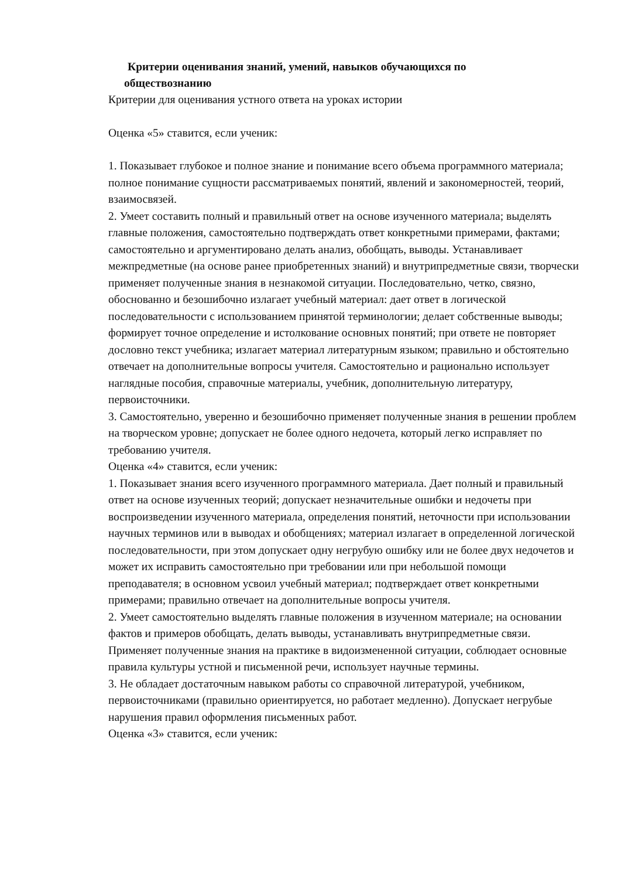Критерии оценивания знаний, умений, навыков обучающихся по
обществознанию
Критерии для оценивания устного ответа на уроках истории
Оценка «5» ставится, если ученик:
1. Показывает глубокое и полное знание и понимание всего объема программного материала; полное понимание сущности рассматриваемых понятий, явлений и закономерностей, теорий, взаимосвязей.
2. Умеет составить полный и правильный ответ на основе изученного материала; выделять главные положения, самостоятельно подтверждать ответ конкретными примерами, фактами; самостоятельно и аргументировано делать анализ, обобщать, выводы. Устанавливает межпредметные (на основе ранее приобретенных знаний) и внутрипредметные связи, творчески применяет полученные знания в незнакомой ситуации. Последовательно, четко, связно, обоснованно и безошибочно излагает учебный материал: дает ответ в логической последовательности с использованием принятой терминологии; делает собственные выводы; формирует точное определение и истолкование основных понятий; при ответе не повторяет дословно текст учебника; излагает материал литературным языком; правильно и обстоятельно отвечает на дополнительные вопросы учителя. Самостоятельно и рационально использует наглядные пособия, справочные материалы, учебник, дополнительную литературу, первоисточники.
3. Самостоятельно, уверенно и безошибочно применяет полученные знания в решении проблем на творческом уровне; допускает не более одного недочета, который легко исправляет по требованию учителя.
Оценка «4» ставится, если ученик:
1. Показывает знания всего изученного программного материала. Дает полный и правильный ответ на основе изученных теорий; допускает незначительные ошибки и недочеты при воспроизведении изученного материала, определения понятий, неточности при использовании научных терминов или в выводах и обобщениях; материал излагает в определенной логической последовательности, при этом допускает одну негрубую ошибку или не более двух недочетов и может их исправить самостоятельно при требовании или при небольшой помощи преподавателя; в основном усвоил учебный материал; подтверждает ответ конкретными примерами; правильно отвечает на дополнительные вопросы учителя.
2. Умеет самостоятельно выделять главные положения в изученном материале; на основании фактов и примеров обобщать, делать выводы, устанавливать внутрипредметные связи. Применяет полученные знания на практике в видоизмененной ситуации, соблюдает основные правила культуры устной и письменной речи, использует научные термины.
3. Не обладает достаточным навыком работы со справочной литературой, учебником, первоисточниками (правильно ориентируется, но работает медленно). Допускает негрубые нарушения правил оформления письменных работ.
Оценка «3» ставится, если ученик: